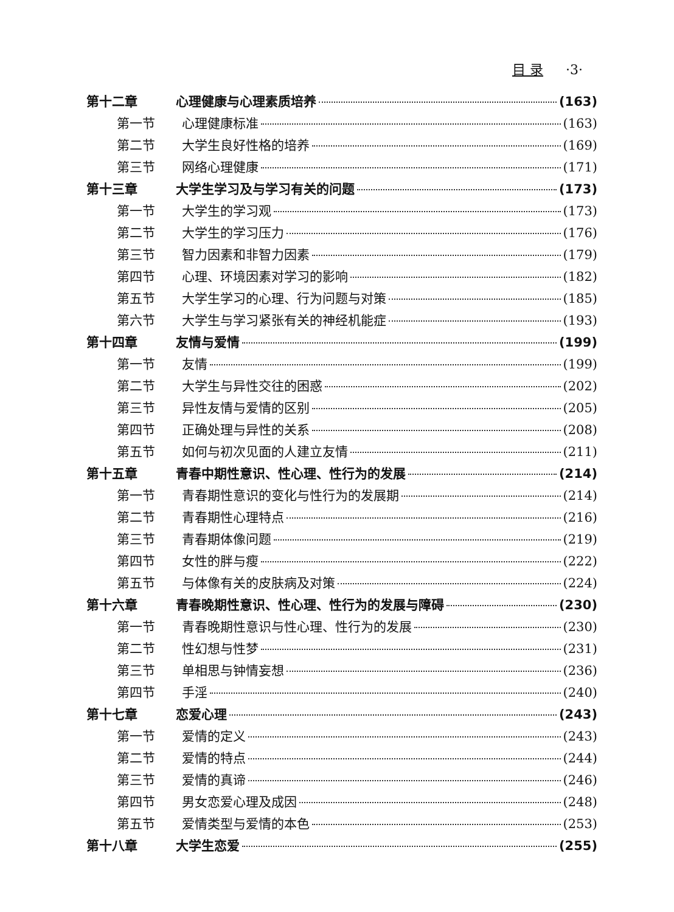目 录 ·3·
第十二章 心理健康与心理素质培养 (163)
第一节 心理健康标准 (163)
第二节 大学生良好性格的培养 (169)
第三节 网络心理健康 (171)
第十三章 大学生学习及与学习有关的问题 (173)
第一节 大学生的学习观 (173)
第二节 大学生的学习压力 (176)
第三节 智力因素和非智力因素 (179)
第四节 心理、环境因素对学习的影响 (182)
第五节 大学生学习的心理、行为问题与对策 (185)
第六节 大学生与学习紧张有关的神经机能症 (193)
第十四章 友情与爱情 (199)
第一节 友情 (199)
第二节 大学生与异性交往的困惑 (202)
第三节 异性友情与爱情的区别 (205)
第四节 正确处理与异性的关系 (208)
第五节 如何与初次见面的人建立友情 (211)
第十五章 青春中期性意识、性心理、性行为的发展 (214)
第一节 青春期性意识的变化与性行为的发展期 (214)
第二节 青春期性心理特点 (216)
第三节 青春期体像问题 (219)
第四节 女性的胖与瘦 (222)
第五节 与体像有关的皮肤病及对策 (224)
第十六章 青春晚期性意识、性心理、性行为的发展与障碍 (230)
第一节 青春晚期性意识与性心理、性行为的发展 (230)
第二节 性幻想与性梦 (231)
第三节 单相思与钟情妄想 (236)
第四节 手淫 (240)
第十七章 恋爱心理 (243)
第一节 爱情的定义 (243)
第二节 爱情的特点 (244)
第三节 爱情的真谛 (246)
第四节 男女恋爱心理及成因 (248)
第五节 爱情类型与爱情的本色 (253)
第十八章 大学生恋爱 (255)